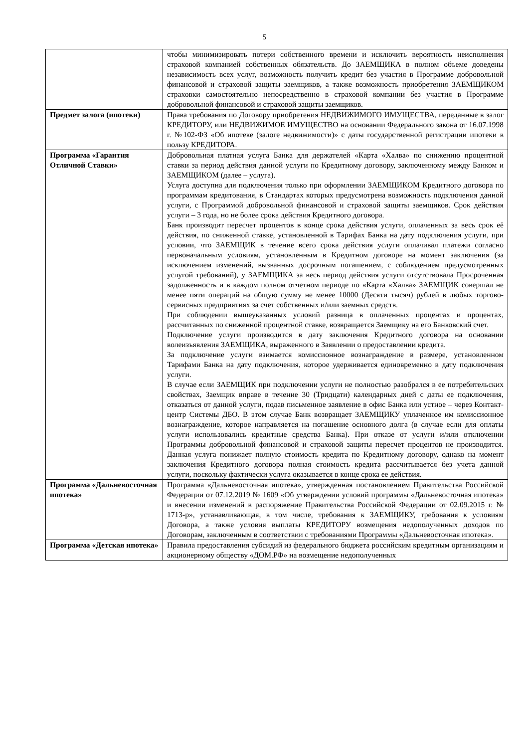5
| | чтобы минимизировать потери собственного времени и исключить вероятность неисполнения страховой компанией собственных обязательств. До ЗАЕМЩИКА в полном объеме доведены независимость всех услуг, возможность получить кредит без участия в Программе добровольной финансовой и страховой защиты заемщиков, а также возможность приобретения ЗАЕМЩИКОМ страховки самостоятельно непосредственно в страховой компании без участия в Программе добровольной финансовой и страховой защиты заемщиков. |
| Предмет залога (ипотеки) | Права требования по Договору приобретения НЕДВИЖИМОГО ИМУЩЕСТВА, переданные в залог КРЕДИТОРУ, или НЕДВИЖИМОЕ ИМУЩЕСТВО на основании Федерального закона от 16.07.1998 г. №102-ФЗ «Об ипотеке (залоге недвижимости)» с даты государственной регистрации ипотеки в пользу КРЕДИТОРА. |
| Программа «Гарантия Отличной Ставки» | Добровольная платная услуга Банка для держателей «Карта «Халва» по снижению процентной ставки за период действия данной услуги по Кредитному договору, заключенному между Банком и ЗАЕМЩИКОМ (далее – услуга). Услуга доступна для подключения только при оформлении ЗАЕМЩИКОМ Кредитного договора по программам кредитования, в Стандартах которых предусмотрена возможность подключения данной услуги, с Программой добровольной финансовой и страховой защиты заемщиков. Срок действия услуги – 3 года, но не более срока действия Кредитного договора. Банк производит пересчет процентов в конце срока действия услуги, оплаченных за весь срок её действия, по сниженной ставке, установленной в Тарифах Банка на дату подключения услуги, при условии, что ЗАЕМЩИК в течение всего срока действия услуги оплачивал платежи согласно первоначальным условиям, установленным в Кредитном договоре на момент заключения (за исключением изменений, вызванных досрочным погашением, с соблюдением предусмотренных услугой требований), у ЗАЕМЩИКА за весь период действия услуги отсутствовала Просроченная задолженность и в каждом полном отчетном периоде по «Карта «Халва» ЗАЕМЩИК совершал не менее пяти операций на общую сумму не менее 10000 (Десяти тысяч) рублей в любых торгово-сервисных предприятиях за счет собственных и/или заемных средств. При соблюдении вышеуказанных условий разница в оплаченных процентах и процентах, рассчитанных по сниженной процентной ставке, возвращается Заемщику на его Банковский счет. Подключение услуги производится в дату заключения Кредитного договора на основании волеизъявления ЗАЕМЩИКА, выраженного в Заявлении о предоставлении кредита. За подключение услуги взимается комиссионное вознаграждение в размере, установленном Тарифами Банка на дату подключения, которое удерживается единовременно в дату подключения услуги. В случае если ЗАЕМЩИК при подключении услуги не полностью разобрался в ее потребительских свойствах, Заемщик вправе в течение 30 (Тридцати) календарных дней с даты ее подключения, отказаться от данной услуги, подав письменное заявление в офис Банка или устное – через Контакт-центр Системы ДБО. В этом случае Банк возвращает ЗАЕМЩИКУ уплаченное им комиссионное вознаграждение, которое направляется на погашение основного долга (в случае если для оплаты услуги использовались кредитные средства Банка). При отказе от услуги и/или отключении Программы добровольной финансовой и страховой защиты пересчет процентов не производится. Данная услуга понижает полную стоимость кредита по Кредитному договору, однако на момент заключения Кредитного договора полная стоимость кредита рассчитывается без учета данной услуги, поскольку фактически услуга оказывается в конце срока ее действия. |
| Программа «Дальневосточная ипотека» | Программа «Дальневосточная ипотека», утвержденная постановлением Правительства Российской Федерации от 07.12.2019 № 1609 «Об утверждении условий программы «Дальневосточная ипотека» и внесении изменений в распоряжение Правительства Российской Федерации от 02.09.2015 г. № 1713-р», устанавливающая, в том числе, требования к ЗАЕМЩИКУ, требования к условиям Договора, а также условия выплаты КРЕДИТОРУ возмещения недополученных доходов по Договорам, заключенным в соответствии с требованиями Программы «Дальневосточная ипотека». |
| Программа «Детская ипотека» | Правила предоставления субсидий из федерального бюджета российским кредитным организациям и акционерному обществу «ДОМ.РФ» на возмещение недополученных |